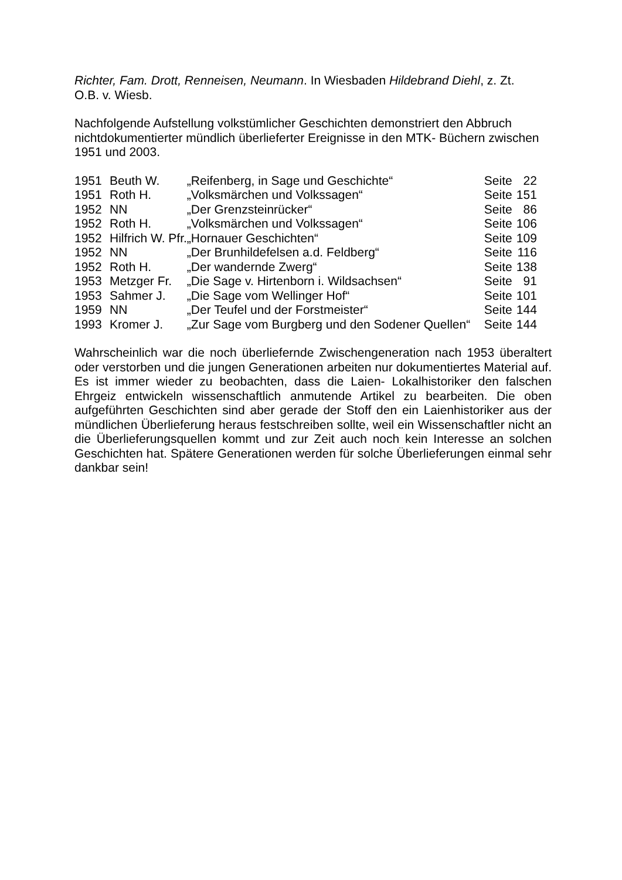Richter, Fam. Drott, Renneisen, Neumann. In Wiesbaden Hildebrand Diehl, z. Zt.
O.B. v. Wiesb.
Nachfolgende Aufstellung volkstümlicher Geschichten demonstriert den Abbruch nichtdokumentierter mündlich überlieferter Ereignisse in den MTK- Büchern zwischen 1951 und 2003.
| 1951 | Beuth W. | „Reifenberg, in Sage und Geschichte“ | Seite | 22 |
| 1951 | Roth H. | „Volksmärchen und Volkssagen“ | Seite | 151 |
| 1952 | NN | „Der Grenzsteinrücker“ | Seite | 86 |
| 1952 | Roth H. | „Volksmärchen und Volkssagen“ | Seite | 106 |
| 1952 | Hilfrich W. Pfr. | „Hornauer Geschichten“ | Seite | 109 |
| 1952 | NN | „Der Brunhildefelsen a.d. Feldberg“ | Seite | 116 |
| 1952 | Roth H. | „Der wandernde Zwerg“ | Seite | 138 |
| 1953 | Metzger Fr. | „Die Sage v. Hirtenborn i. Wildsachsen“ | Seite | 91 |
| 1953 | Sahmer J. | „Die Sage vom Wellinger Hof“ | Seite | 101 |
| 1959 | NN | „Der Teufel und der Forstmeister“ | Seite | 144 |
| 1993 | Kromer J. | „Zur Sage vom Burgberg und den Sodener Quellen“ | Seite | 144 |
Wahrscheinlich war die noch überliefernde Zwischengeneration nach 1953 überaltert oder verstorben und die jungen Generationen arbeiten nur dokumentiertes Material auf. Es ist immer wieder zu beobachten, dass die Laien- Lokalhistoriker den falschen Ehrgeiz entwickeln wissenschaftlich anmutende Artikel zu bearbeiten. Die oben aufgeführten Geschichten sind aber gerade der Stoff den ein Laienhistoriker aus der mündlichen Überlieferung heraus festschreiben sollte, weil ein Wissenschaftler nicht an die Überlieferungsquellen kommt und zur Zeit auch noch kein Interesse an solchen Geschichten hat. Spätere Generationen werden für solche Überlieferungen einmal sehr dankbar sein!